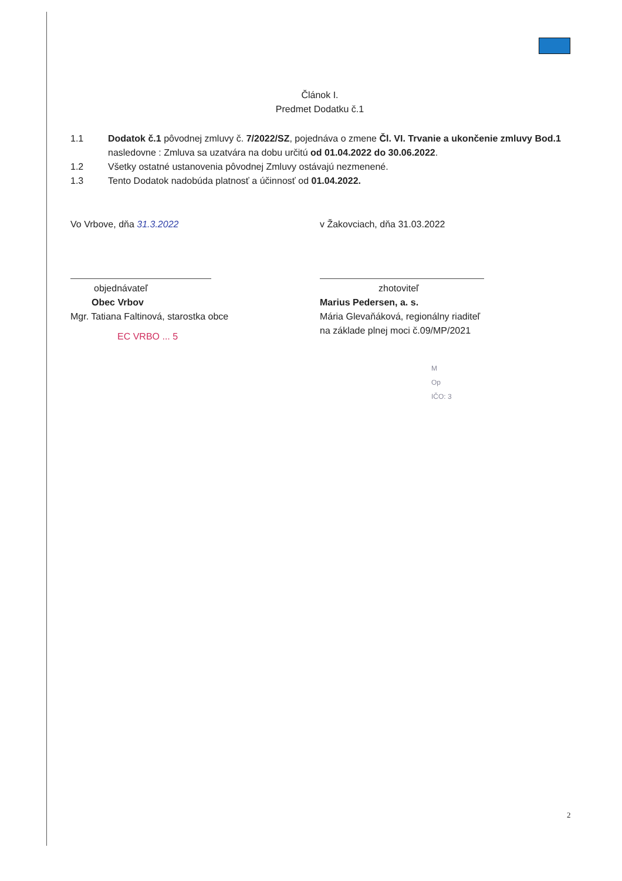Článok I.
Predmet Dodatku č.1
1.1 Dodatok č.1 pôvodnej zmluvy č. 7/2022/SZ, pojednáva o zmene Čl. VI. Trvanie a ukončenie zmluvy Bod.1 nasledovne : Zmluva sa uzatvára na dobu určitú od 01.04.2022 do 30.06.2022.
1.2 Všetky ostatné ustanovenia pôvodnej Zmluvy ostávajú nezmenené.
1.3 Tento Dodatok nadobúda platnosť a účinnosť od 01.04.2022.
Vo Vrbove, dňa 31.3.2022
objednávateľ
Obec Vrbov
Mgr. Tatiana Faltinová, starostka obce
EC VRBO ... 5
v Žakovciach, dňa 31.03.2022
zhotoviteľ
Marius Pedersen, a. s.
Mária Glevaňáková, regionálny riaditeľ
na základe plnej moci č.09/MP/2021
M
Op
IČO: 3
2